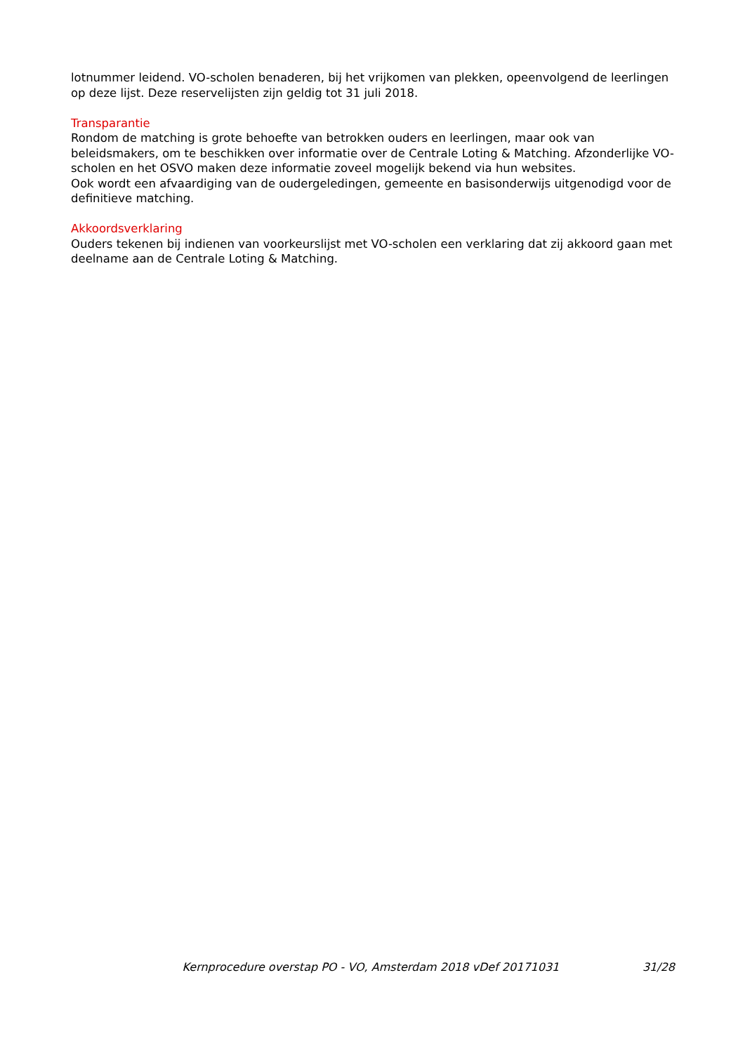lotnummer leidend. VO-scholen benaderen, bij het vrijkomen van plekken, opeenvolgend de leerlingen op deze lijst. Deze reservelijsten zijn geldig tot 31 juli 2018.
Transparantie
Rondom de matching is grote behoefte van betrokken ouders en leerlingen, maar ook van beleidsmakers, om te beschikken over informatie over de Centrale Loting & Matching. Afzonderlijke VO-scholen en het OSVO maken deze informatie zoveel mogelijk bekend via hun websites.
Ook wordt een afvaardiging van de oudergeledingen, gemeente en basisonderwijs uitgenodigd voor de definitieve matching.
Akkoordsverklaring
Ouders tekenen bij indienen van voorkeurslijst met VO-scholen een verklaring dat zij akkoord gaan met deelname aan de Centrale Loting & Matching.
Kernprocedure overstap PO - VO, Amsterdam 2018 vDef 20171031 31/28